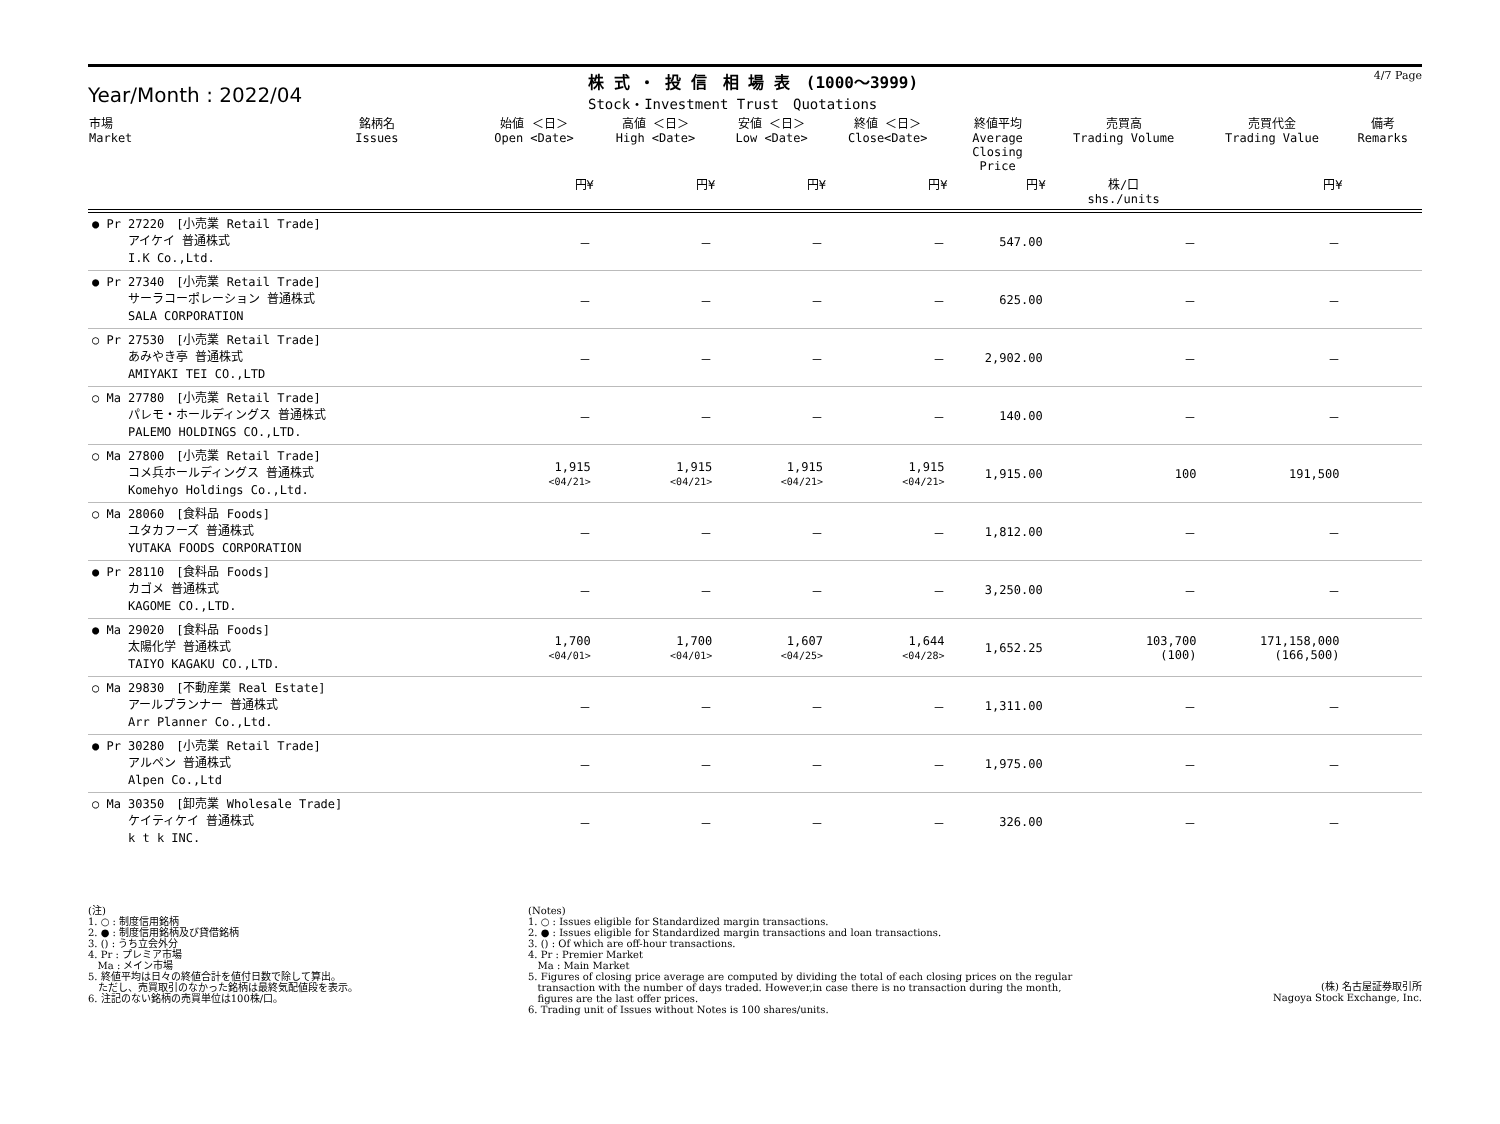Year/Month : 2022/04
株 式 ・ 投 信　相 場 表　(1000～3999)
Stock・Investment Trust　Quotations
4/7 Page
| 市場 Market | 銘柄名 Issues | 始値 ＜日＞ Open <Date> | 高値 ＜日＞ High <Date> | 安値 ＜日＞ Low <Date> | 終値 ＜日＞ Close<Date> | 終値平均 Average Closing Price | 売買高 Trading Volume | 売買代金 Trading Value | 備考 Remarks |
| --- | --- | --- | --- | --- | --- | --- | --- | --- | --- |
| | | 円¥ | 円¥ | 円¥ | 円¥ | 円¥ | 株/口 shs./units | 円¥ | |
| ● Pr 27220 [小売業 Retail Trade] アイケイ 普通株式 I.K Co.,Ltd. | | － | － | － | － | 547.00 | － | － | |
| ● Pr 27340 [小売業 Retail Trade] サーラコーポレーション 普通株式 SALA CORPORATION | | － | － | － | － | 625.00 | － | － | |
| ○ Pr 27530 [小売業 Retail Trade] あみやき亭 普通株式 AMIYAKI TEI CO.,LTD | | － | － | － | － | 2,902.00 | － | － | |
| ○ Ma 27780 [小売業 Retail Trade] パレモ・ホールディングス 普通株式 PALEMO HOLDINGS CO.,LTD. | | － | － | － | － | 140.00 | － | － | |
| ○ Ma 27800 [小売業 Retail Trade] コメ兵ホールディングス 普通株式 Komehyo Holdings Co.,Ltd. | | 1,915 <04/21> | 1,915 <04/21> | 1,915 <04/21> | 1,915 <04/21> | 1,915.00 | 100 | 191,500 | |
| ○ Ma 28060 [食料品 Foods] ユタカフーズ 普通株式 YUTAKA FOODS CORPORATION | | － | － | － | － | 1,812.00 | － | － | |
| ● Pr 28110 [食料品 Foods] カゴメ 普通株式 KAGOME CO.,LTD. | | － | － | － | － | 3,250.00 | － | － | |
| ● Ma 29020 [食料品 Foods] 太陽化学 普通株式 TAIYO KAGAKU CO.,LTD. | | 1,700 <04/01> | 1,700 <04/01> | 1,607 <04/25> | 1,644 <04/28> | 1,652.25 | 103,700 (100) | 171,158,000 (166,500) | |
| ○ Ma 29830 [不動産業 Real Estate] アールプランナー 普通株式 Arr Planner Co.,Ltd. | | － | － | － | － | 1,311.00 | － | － | |
| ● Pr 30280 [小売業 Retail Trade] アルペン 普通株式 Alpen Co.,Ltd | | － | － | － | － | 1,975.00 | － | － | |
| ○ Ma 30350 [卸売業 Wholesale Trade] ケイティケイ 普通株式 k t k INC. | | － | － | － | － | 326.00 | － | － | |
(注) 1. ○ : 制度信用銘柄 2. ● : 制度信用銘柄及び貸借銘柄 3. () : うち立会外分 4. Pr : プレミア市場 Ma : メイン市場 5. 終値平均は日々の終値合計を値付日数で除して算出。 ただし、売買取引のなかった銘柄は最終気配値段を表示。 6. 注記のない銘柄の売買単位は100株/口。
(Notes) 1. ○ : Issues eligible for Standardized margin transactions. 2. ● : Issues eligible for Standardized margin transactions and loan transactions. 3. () : Of which are off-hour transactions. 4. Pr : Premier Market Ma : Main Market 5. Figures of closing price average are computed by dividing the total of each closing prices on the regular transaction with the number of days traded. However,in case there is no transaction during the month, figures are the last offer prices. 6. Trading unit of Issues without Notes is 100 shares/units.
(株) 名古屋証券取引所 Nagoya Stock Exchange, Inc.